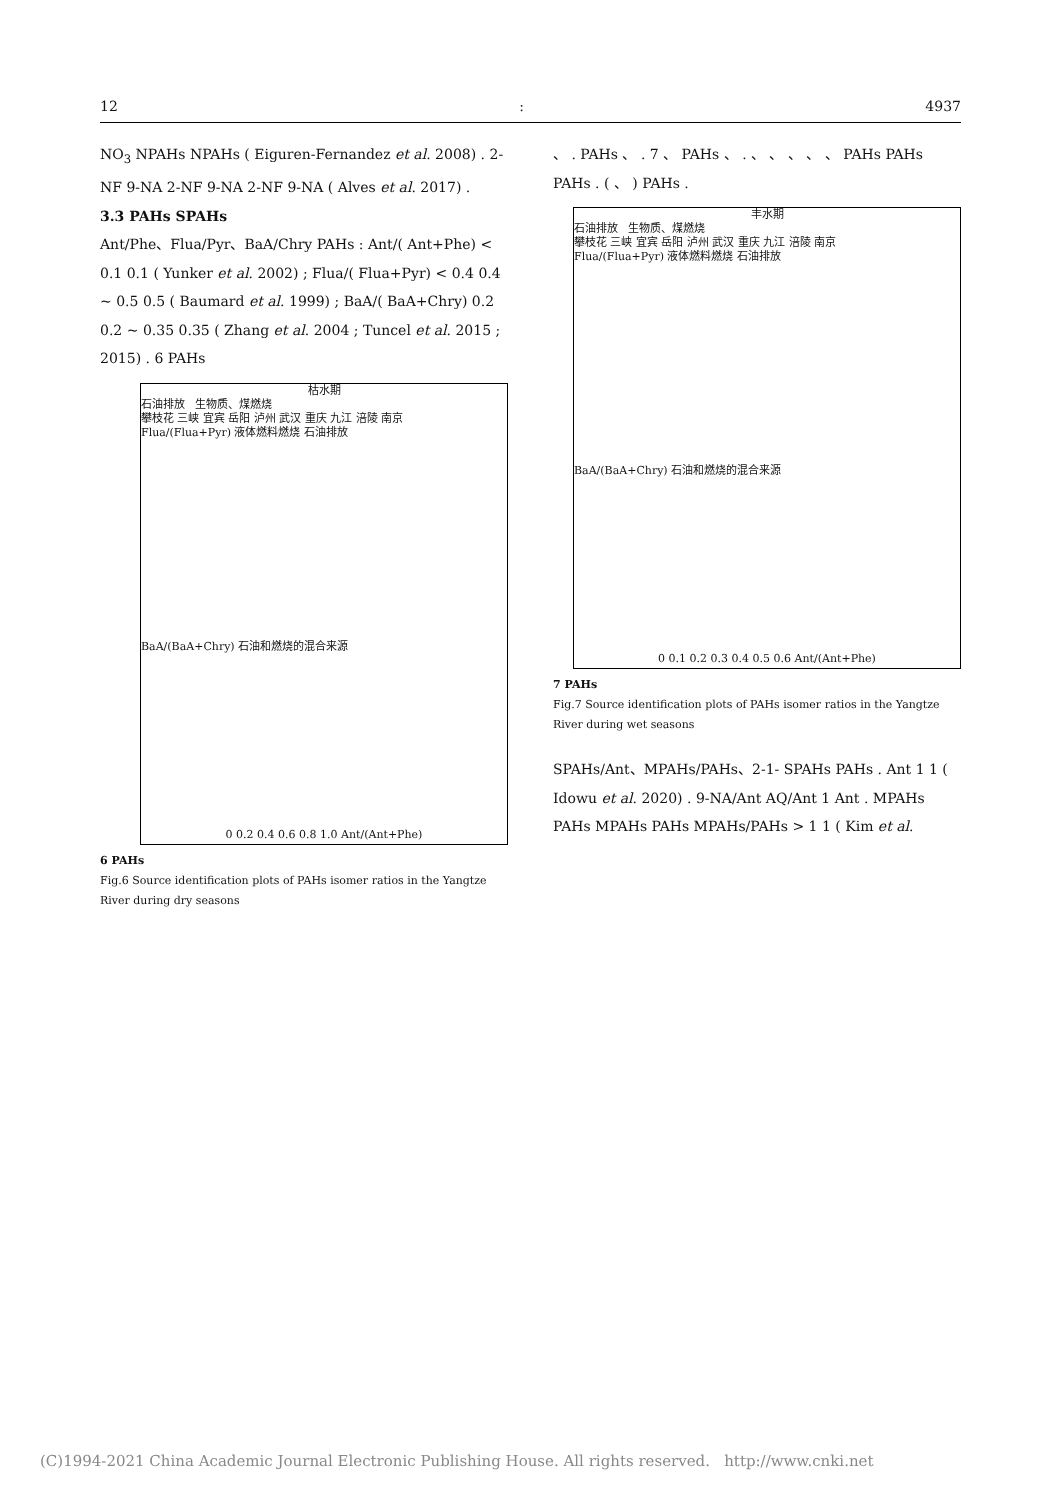12: 4937
NO<sub>3</sub> NPAHs NPAHs ( Eiguren-Fernandez et al. 2008) . 2-NF 9-NA 2-NF 9-NA 2-NF 9-NA ( Alves et al. 2017) .
3.3 PAHs SPAHs
Ant/Phe、Flua/Pyr、BaA/Chry PAHs : Ant/( Ant+Phe) < 0.1 0.1 ( Yunker et al. 2002) ; Flua/( Flua+Pyr) < 0.4 0.4 ~ 0.5 0.5 ( Baumard et al. 1999) ; BaA/( BaA+Chry) 0.2 0.2 ~ 0.35 0.35 ( Zhang et al. 2004 ; Tuncel et al. 2015 ; 2015) . 6 PAHs
枯水期
石油排放 生物质、煤燃烧
攀枝花 三峡 宜宾 岳阳 泸州 武汉 重庆 九江 涪陵 南京
Flua/(Flua+Pyr) 液体燃料燃烧 石油排放
BaA/(BaA+Chry) 石油和燃烧的混合来源
0 0.2 0.4 0.6 0.8 1.0 Ant/(Ant+Phe)
6 PAHs
Fig.6 Source identification plots of PAHs isomer ratios in the Yangtze River during dry seasons
、 . PAHs 、 . 7 、 PAHs 、 . 、 、 、 、 、 PAHs PAHs PAHs . ( 、 ) PAHs .
丰水期
石油排放 生物质、煤燃烧
攀枝花 三峡 宜宾 岳阳 泸州 武汉 重庆 九江 涪陵 南京
Flua/(Flua+Pyr) 液体燃料燃烧 石油排放
BaA/(BaA+Chry) 石油和燃烧的混合来源
0 0.1 0.2 0.3 0.4 0.5 0.6 Ant/(Ant+Phe)
7 PAHs
Fig.7 Source identification plots of PAHs isomer ratios in the Yangtze River during wet seasons
SPAHs/Ant、MPAHs/PAHs、2-1- SPAHs PAHs . Ant 1 1 ( Idowu et al. 2020) . 9-NA/Ant AQ/Ant 1 Ant . MPAHs PAHs MPAHs PAHs MPAHs/PAHs > 1 1 ( Kim et al.
(C)1994-2021 China Academic Journal Electronic Publishing House. All rights reserved. http://www.cnki.net